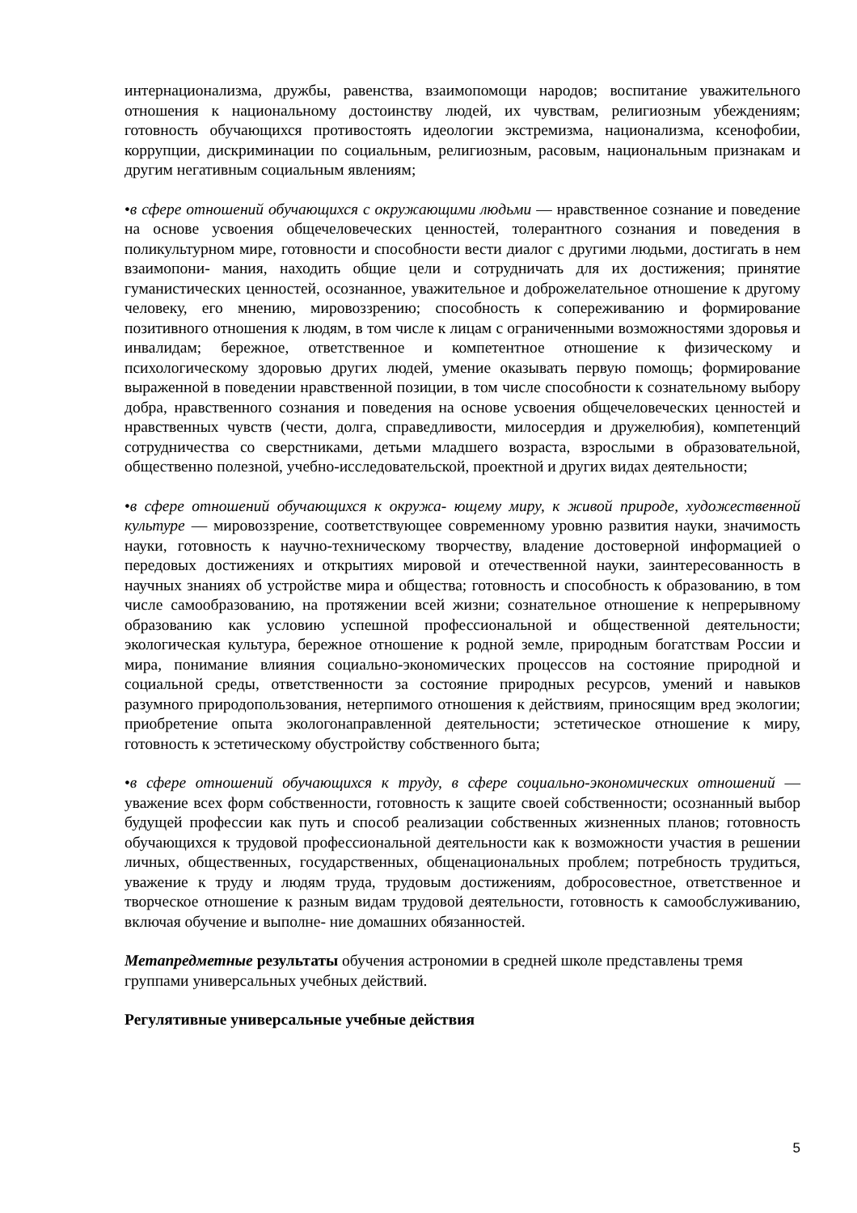интернационализма, дружбы, равенства, взаимопомощи народов; воспитание уважительного отношения к национальному достоинству людей, их чувствам, религиозным убеждениям; готовность обучающихся противостоять идеологии экстремизма, национализма, ксенофобии, коррупции, дискриминации по социальным, религиозным, расовым, национальным признакам и другим негативным социальным явлениям;
•в сфере отношений обучающихся с окружающими людьми — нравственное сознание и поведение на основе усвоения общечеловеческих ценностей, толерантного сознания и поведения в поликультурном мире, готовности и способности вести диалог с другими людьми, достигать в нем взаимопони- мания, находить общие цели и сотрудничать для их достижения; принятие гуманистических ценностей, осознанное, уважительное и доброжелательное отношение к другому человеку, его мнению, мировоззрению; способность к сопереживанию и формирование позитивного отношения к людям, в том числе к лицам с ограниченными возможностями здоровья и инвалидам; бережное, ответственное и компетентное отношение к физическому и психологическому здоровью других людей, умение оказывать первую помощь; формирование выраженной в поведении нравственной позиции, в том числе способности к сознательному выбору добра, нравственного сознания и поведения на основе усвоения общечеловеческих ценностей и нравственных чувств (чести, долга, справедливости, милосердия и дружелюбия), компетенций сотрудничества со сверстниками, детьми младшего возраста, взрослыми в образовательной, общественно полезной, учебно-исследовательской, проектной и других видах деятельности;
•в сфере отношений обучающихся к окружа- ющему миру, к живой природе, художественной культуре — мировоззрение, соответствующее современному уровню развития науки, значимость науки, готовность к научно-техническому творчеству, владение достоверной информацией о передовых достижениях и открытиях мировой и отечественной науки, заинтересованность в научных знаниях об устройстве мира и общества; готовность и способность к образованию, в том числе самообразованию, на протяжении всей жизни; сознательное отношение к непрерывному образованию как условию успешной профессиональной и общественной деятельности; экологическая культура, бережное отношение к родной земле, природным богатствам России и мира, понимание влияния социально-экономических процессов на состояние природной и социальной среды, ответственности за состояние природных ресурсов, умений и навыков разумного природопользования, нетерпимого отношения к действиям, приносящим вред экологии; приобретение опыта экологонаправленной деятельности; эстетическое отношение к миру, готовность к эстетическому обустройству собственного быта;
•в сфере отношений обучающихся к труду, в сфере социально-экономических отношений — уважение всех форм собственности, готовность к защите своей собственности; осознанный выбор будущей профессии как путь и способ реализации собственных жизненных планов; готовность обучающихся к трудовой профессиональной деятельности как к возможности участия в решении личных, общественных, государственных, общенациональных проблем; потребность трудиться, уважение к труду и людям труда, трудовым достижениям, добросовестное, ответственное и творческое отношение к разным видам трудовой деятельности, готовность к самообслуживанию, включая обучение и выполне- ние домашних обязанностей.
Метапредметные результаты обучения астрономии в средней школе представлены тремя группами универсальных учебных действий.
Регулятивные универсальные учебные действия
5